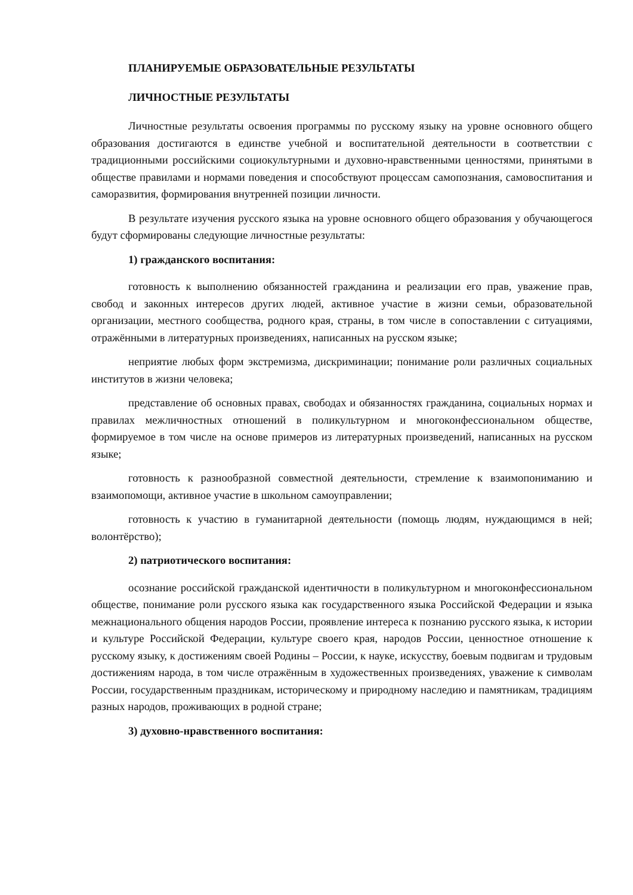ПЛАНИРУЕМЫЕ ОБРАЗОВАТЕЛЬНЫЕ РЕЗУЛЬТАТЫ
ЛИЧНОСТНЫЕ РЕЗУЛЬТАТЫ
Личностные результаты освоения программы по русскому языку на уровне основного общего образования достигаются в единстве учебной и воспитательной деятельности в соответствии с традиционными российскими социокультурными и духовно-нравственными ценностями, принятыми в обществе правилами и нормами поведения и способствуют процессам самопознания, самовоспитания и саморазвития, формирования внутренней позиции личности.
В результате изучения русского языка на уровне основного общего образования у обучающегося будут сформированы следующие личностные результаты:
1) гражданского воспитания:
готовность к выполнению обязанностей гражданина и реализации его прав, уважение прав, свобод и законных интересов других людей, активное участие в жизни семьи, образовательной организации, местного сообщества, родного края, страны, в том числе в сопоставлении с ситуациями, отражёнными в литературных произведениях, написанных на русском языке;
неприятие любых форм экстремизма, дискриминации; понимание роли различных социальных институтов в жизни человека;
представление об основных правах, свободах и обязанностях гражданина, социальных нормах и правилах межличностных отношений в поликультурном и многоконфессиональном обществе, формируемое в том числе на основе примеров из литературных произведений, написанных на русском языке;
готовность к разнообразной совместной деятельности, стремление к взаимопониманию и взаимопомощи, активное участие в школьном самоуправлении;
готовность к участию в гуманитарной деятельности (помощь людям, нуждающимся в ней; волонтёрство);
2) патриотического воспитания:
осознание российской гражданской идентичности в поликультурном и многоконфессиональном обществе, понимание роли русского языка как государственного языка Российской Федерации и языка межнационального общения народов России, проявление интереса к познанию русского языка, к истории и культуре Российской Федерации, культуре своего края, народов России, ценностное отношение к русскому языку, к достижениям своей Родины – России, к науке, искусству, боевым подвигам и трудовым достижениям народа, в том числе отражённым в художественных произведениях, уважение к символам России, государственным праздникам, историческому и природному наследию и памятникам, традициям разных народов, проживающих в родной стране;
3) духовно-нравственного воспитания: